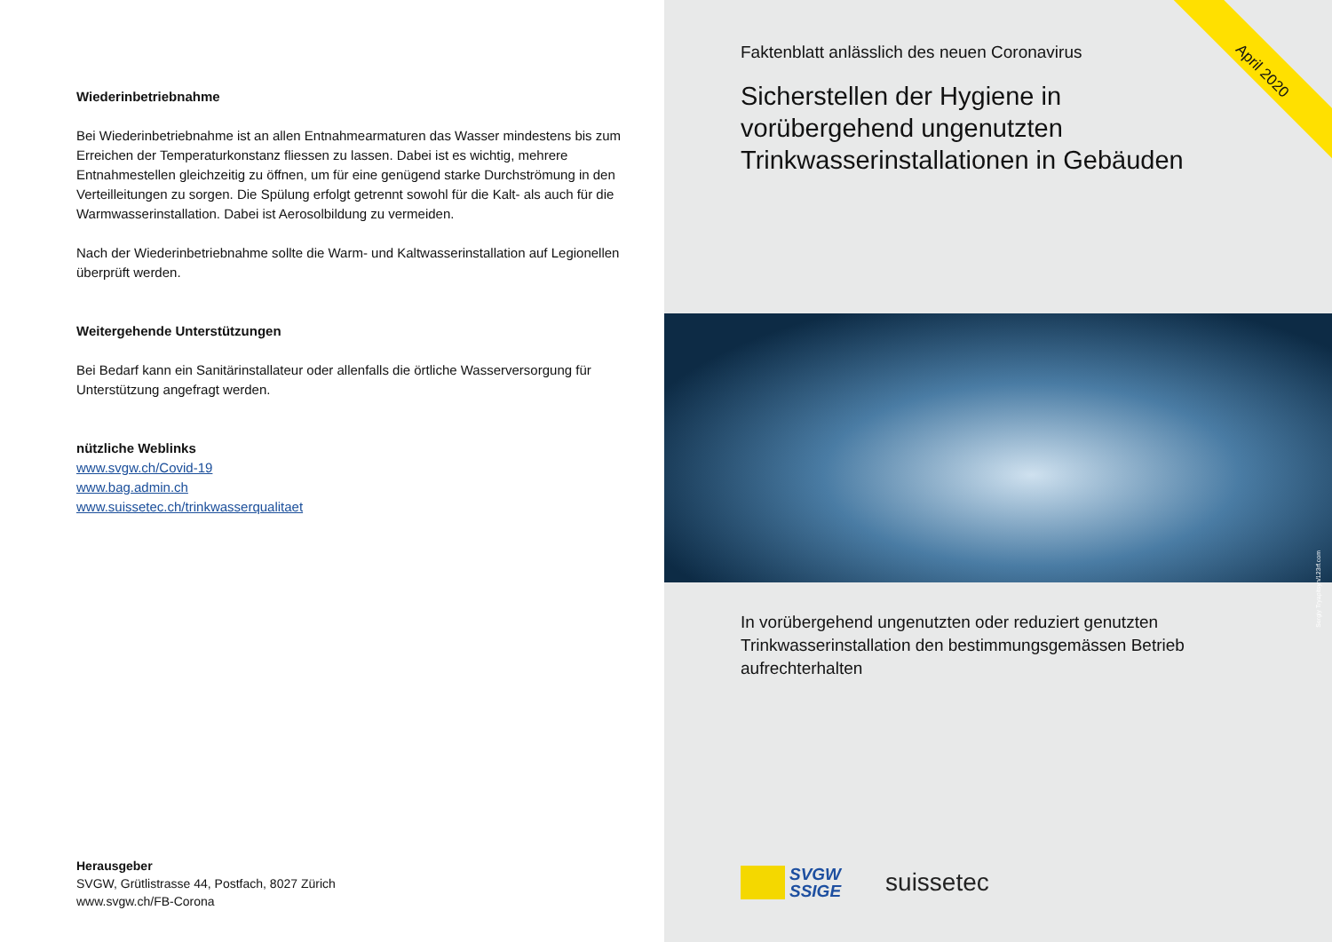Wiederinbetriebnahme
Bei Wiederinbetriebnahme ist an allen Entnahmearmaturen das Wasser mindestens bis zum Erreichen der Temperaturkonstanz fliessen zu lassen. Dabei ist es wichtig, mehrere Entnahmestellen gleichzeitig zu öffnen, um für eine genügend starke Durchströmung in den Verteilleitungen zu sorgen. Die Spülung erfolgt getrennt sowohl für die Kalt- als auch für die Warmwasserinstallation. Dabei ist Aerosolbildung zu vermeiden.
Nach der Wiederinbetriebnahme sollte die Warm- und Kaltwasserinstallation auf Legionellen überprüft werden.
Weitergehende Unterstützungen
Bei Bedarf kann ein Sanitärinstallateur oder allenfalls die örtliche Wasserversorgung für Unterstützung angefragt werden.
nützliche Weblinks
www.svgw.ch/Covid-19
www.bag.admin.ch
www.suissetec.ch/trinkwasserqualitaet
Herausgeber
SVGW, Grütlistrasse 44, Postfach, 8027 Zürich
www.svgw.ch/FB-Corona
April 2020
Faktenblatt anlässlich des neuen Coronavirus
Sicherstellen der Hygiene in vorübergehend ungenutzten Trinkwasserinstallationen in Gebäuden
Sergiy Tryapitsyn/123rf.com
In vorübergehend ungenutzten oder reduziert genutzten Trinkwasserinstallation den bestimmungsgemässen Betrieb aufrechterhalten
SVGW
SSIGE
suissetec